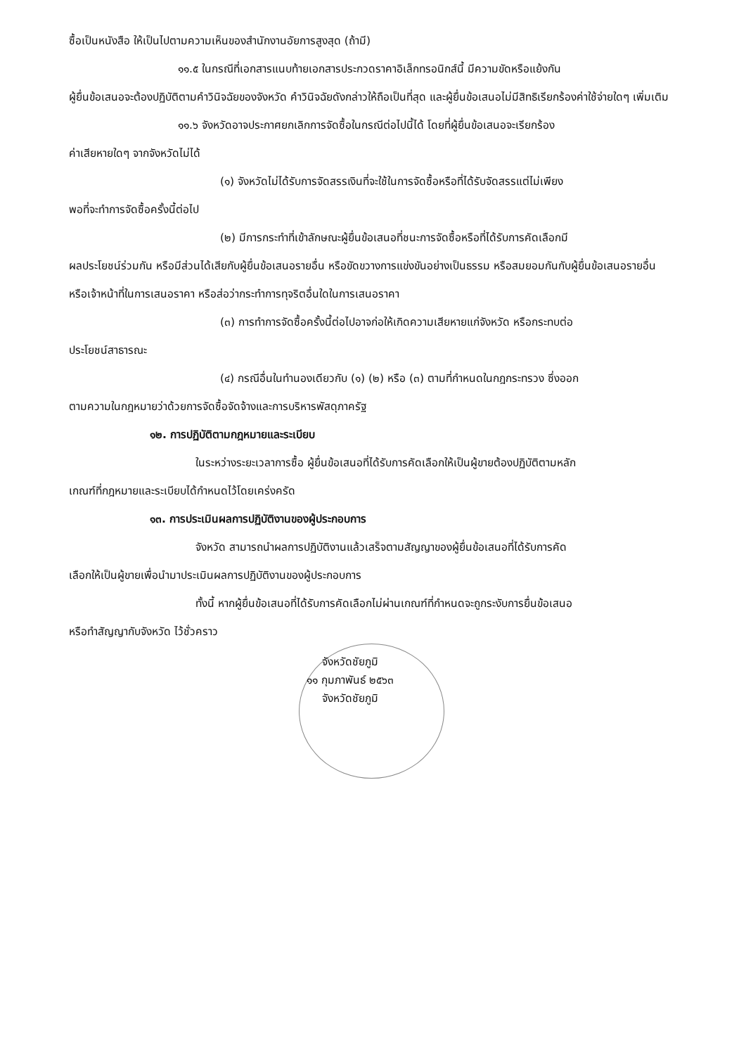ซื้อเป็นหนังสือ ให้เป็นไปตามความเห็นของสำนักงานอัยการสูงสุด (ถ้ามี)
๑๑.๕ ในกรณีที่เอกสารแนบท้ายเอกสารประกวดราคาอิเล็กทรอนิกส์นี้ มีความขัดหรือแย้งกัน
ผู้ยื่นข้อเสนอจะต้องปฏิบัติตามคำวินิจฉัยของจังหวัด คำวินิจฉัยดังกล่าวให้ถือเป็นที่สุด และผู้ยื่นข้อเสนอไม่มีสิทธิเรียกร้องค่าใช้จ่ายใดๆ เพิ่มเติม
๑๑.๖ จังหวัดอาจประกาศยกเลิกการจัดซื้อในกรณีต่อไปนี้ได้ โดยที่ผู้ยื่นข้อเสนอจะเรียกร้อง
ค่าเสียหายใดๆ จากจังหวัดไม่ได้
(๑) จังหวัดไม่ได้รับการจัดสรรเงินที่จะใช้ในการจัดซื้อหรือที่ได้รับจัดสรรแต่ไม่เพียง
พอที่จะทำการจัดซื้อครั้งนี้ต่อไป
(๒) มีการกระทำที่เข้าลักษณะผู้ยื่นข้อเสนอที่ชนะการจัดซื้อหรือที่ได้รับการคัดเลือกมี
ผลประโยชน์ร่วมกัน หรือมีส่วนได้เสียกับผู้ยื่นข้อเสนอรายอื่น หรือขัดขวางการแข่งขันอย่างเป็นธรรม หรือสมยอมกันกับผู้ยื่นข้อเสนอรายอื่น หรือเจ้าหน้าที่ในการเสนอราคา หรือส่อว่ากระทำการทุจริตอื่นใดในการเสนอราคา
(๓) การทำการจัดซื้อครั้งนี้ต่อไปอาจก่อให้เกิดความเสียหายแก่จังหวัด หรือกระทบต่อ
ประโยชน์สาธารณะ
(๔) กรณีอื่นในทำนองเดียวกับ (๑) (๒) หรือ (๓) ตามที่กำหนดในกฎกระทรวง ซึ่งออก
ตามความในกฎหมายว่าด้วยการจัดซื้อจัดจ้างและการบริหารพัสดุภาครัฐ
๑๒. การปฏิบัติตามกฎหมายและระเบียบ
ในระหว่างระยะเวลาการซื้อ ผู้ยื่นข้อเสนอที่ได้รับการคัดเลือกให้เป็นผู้ขายต้องปฏิบัติตามหลัก
เกณฑ์ที่กฎหมายและระเบียบได้กำหนดไว้โดยเคร่งครัด
๑๓. การประเมินผลการปฏิบัติงานของผู้ประกอบการ
จังหวัด สามารถนำผลการปฏิบัติงานแล้วเสร็จตามสัญญาของผู้ยื่นข้อเสนอที่ได้รับการคัด
เลือกให้เป็นผู้ขายเพื่อนำมาประเมินผลการปฏิบัติงานของผู้ประกอบการ
ทั้งนี้ หากผู้ยื่นข้อเสนอที่ได้รับการคัดเลือกไม่ผ่านเกณฑ์ที่กำหนดจะถูกระงับการยื่นข้อเสนอ
หรือทำสัญญากับจังหวัด ไว้ชั่วคราว
จังหวัดชัยภูมิ
๑๑ กุมภาพันธ์ ๒๕๖๓
จังหวัดชัยภูมิ